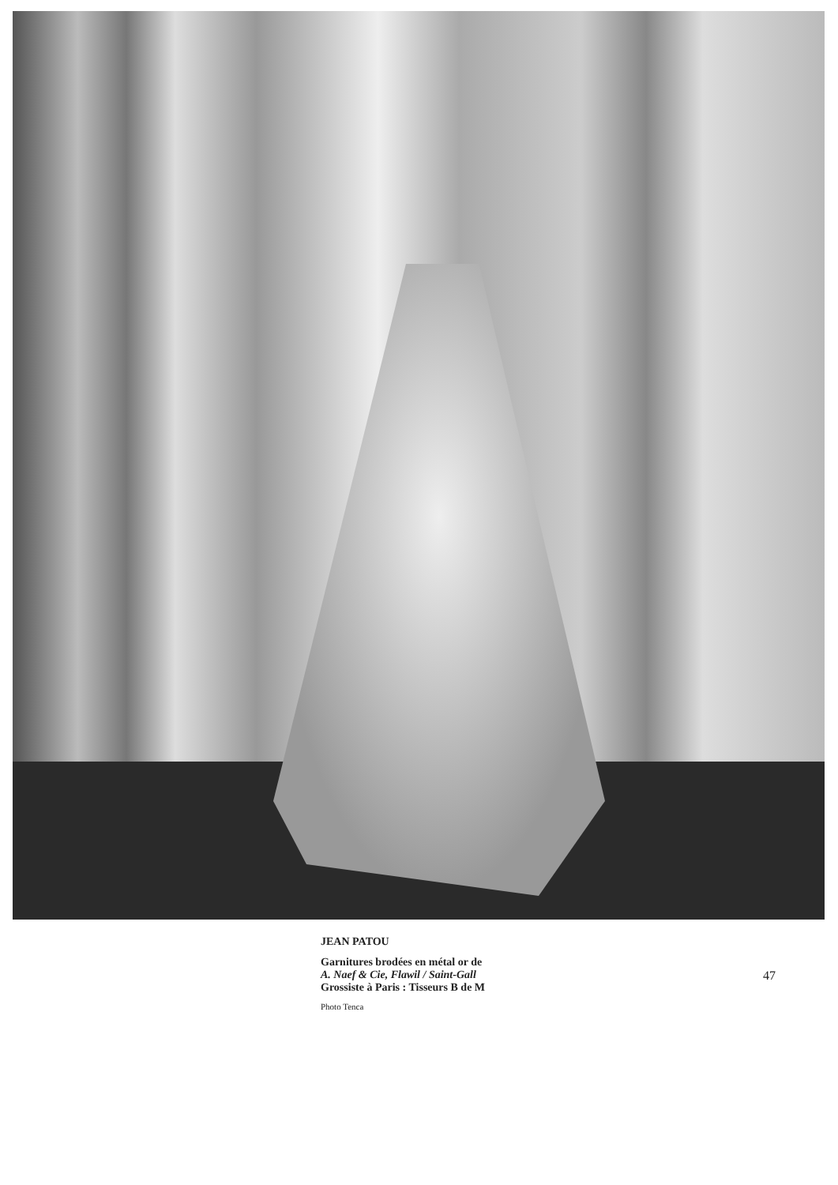JEAN PATOU
Garnitures brodées en métal or de
A. Naef & Cie, Flawil / Saint-Gall
Grossiste à Paris : Tisseurs B de M
Photo Tenca
47